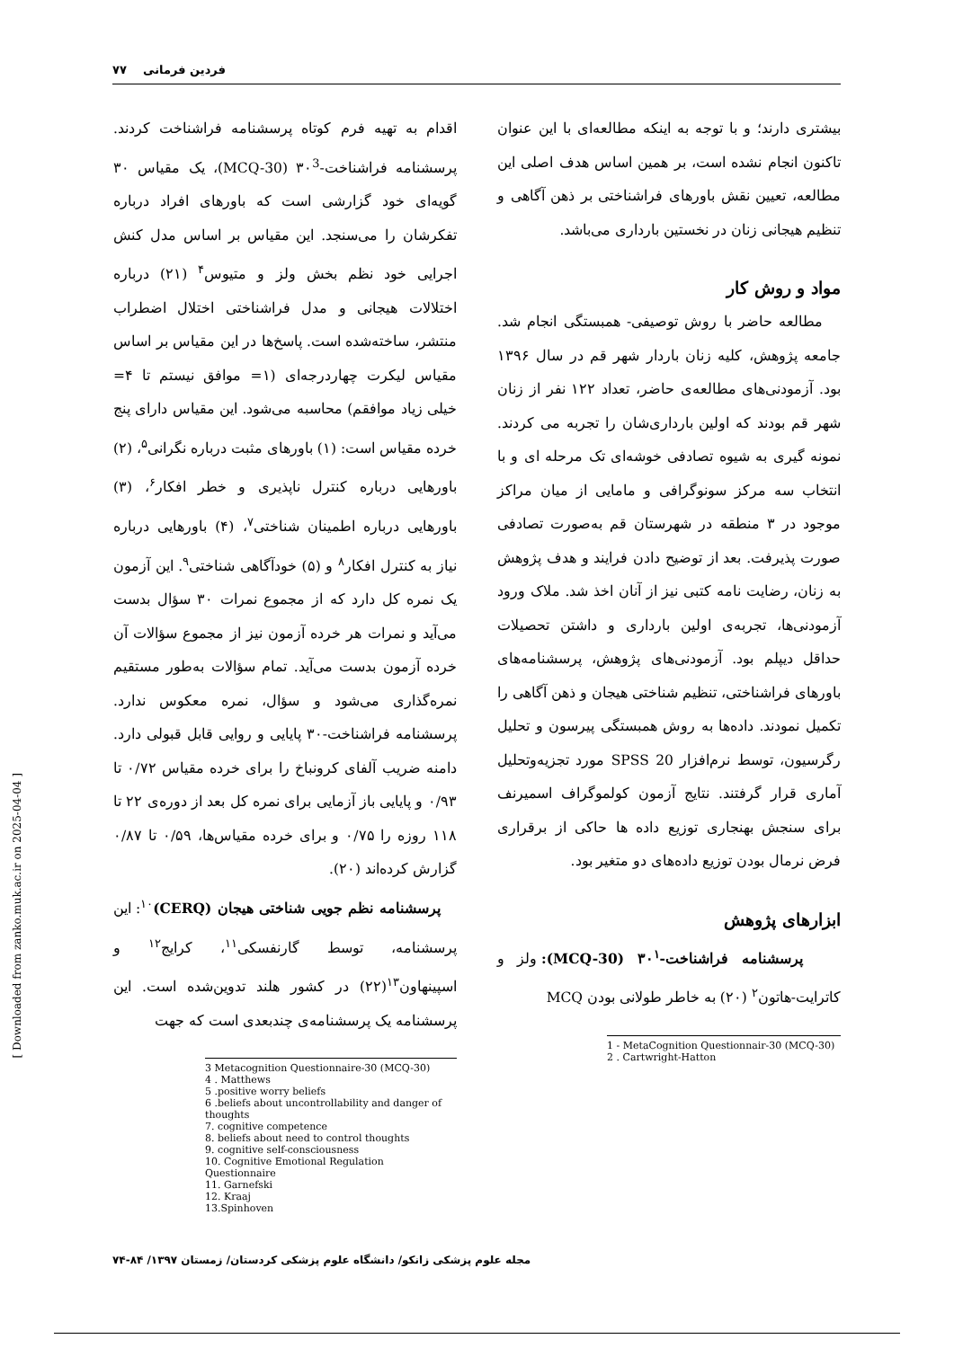فردین فرمانی ۷۷
بیشتری دارند؛ و با توجه به اینکه مطالعه‌ای با این عنوان تاکنون انجام نشده است، بر همین اساس هدف اصلی این مطالعه، تعیین نقش باورهای فراشناختی بر ذهن آگاهی و تنظیم هیجانی زنان در نخستین بارداری می‌باشد.
مواد و روش کار
مطالعه حاضر با روش توصیفی- همبستگی انجام شد. جامعه پژوهش، کلیه زنان باردار شهر قم در سال ۱۳۹۶ بود. آزمودنی‌های مطالعه‌ی حاضر، تعداد ۱۲۲ نفر از زنان شهر قم بودند که اولین بارداری‌شان را تجربه می کردند. نمونه گیری به شیوه تصادفی خوشه‌ای تک مرحله ای و با انتخاب سه مرکز سونوگرافی و مامایی از میان مراکز موجود در ۳ منطقه در شهرستان قم به‌صورت تصادفی صورت پذیرفت. بعد از توضیح دادن فرایند و هدف پژوهش به زنان، رضایت نامه کتبی نیز از آنان اخذ شد. ملاک ورود آزمودنی‌ها، تجربه‌ی اولین بارداری و داشتن تحصیلات حداقل دیپلم بود. آزمودنی‌های پژوهش، پرسشنامه‌های باورهای فراشناختی، تنظیم شناختی هیجان و ذهن آگاهی را تکمیل نمودند. داده‌ها به روش همبستگی پیرسون و تحلیل رگرسیون، توسط نرم‌افزار SPSS 20 مورد تجزیه‌وتحلیل آماری قرار گرفتند. نتایج آزمون کولموگراف اسمیرنف برای سنجش بهنجاری توزیع داده ها حاکی از برقراری فرض نرمال بودن توزیع داده‌های دو متغیر بود.
ابزارهای پژوهش
پرسشنامه فراشناخت-۳۰<sup>۱</sup> (MCQ-30): ولز و کاترایت-هاتون<sup>۲</sup> (۲۰) به خاطر طولانی بودن MCQ
1 - MetaCognition Questionnair-30 (MCQ-30)
2 . Cartwright-Hatton
اقدام به تهیه فرم کوتاه پرسشنامه فراشناخت کردند. پرسشنامه فراشناخت-۳۰<sup>3</sup> (MCQ-30)، یک مقیاس ۳۰ گویه‌ای خود گزارشی است که باورهای افراد درباره تفکرشان را می‌سنجد. این مقیاس بر اساس مدل کنش اجرایی خود نظم بخش ولز و متیوس<sup>۴</sup> (۲۱) درباره اختلالات هیجانی و مدل فراشناختی اختلال اضطراب منتشر، ساخته‌شده است. پاسخ‌ها در این مقیاس بر اساس مقیاس لیکرت چهاردرجه‌ای (۱= موافق نیستم تا ۴= خیلی زیاد موافقم) محاسبه می‌شود. این مقیاس دارای پنج خرده مقیاس است: (۱) باورهای مثبت درباره نگرانی<sup>۵</sup>، (۲) باورهایی درباره کنترل ناپذیری و خطر افکار<sup>۶</sup>، (۳) باورهایی درباره اطمینان شناختی<sup>۷</sup>، (۴) باورهایی درباره نیاز به کنترل افکار<sup>۸</sup> و (۵) خودآگاهی شناختی<sup>۹</sup>. این آزمون یک نمره کل دارد که از مجموع نمرات ۳۰ سؤال بدست می‌آید و نمرات هر خرده آزمون نیز از مجموع سؤالات آن خرده آزمون بدست می‌آید. تمام سؤالات به‌طور مستقیم نمره‌گذاری می‌شود و سؤال، نمره معکوس ندارد. پرسشنامه فراشناخت-۳۰ پایایی و روایی قابل قبولی دارد. دامنه ضریب آلفای کرونباخ را برای خرده مقیاس ۰/۷۲ تا ۰/۹۳ و پایایی باز آزمایی برای نمره کل بعد از دوره‌ی ۲۲ تا ۱۱۸ روزه را ۰/۷۵ و برای خرده مقیاس‌ها، ۰/۵۹ تا ۰/۸۷ گزارش کرده‌اند (۲۰).
پرسشنامه نظم جویی شناختی هیجان (CERQ)<sup>۱۰</sup>: این پرسشنامه، توسط گارنفسکی<sup>۱۱</sup>، کرایج<sup>۱۲</sup> و اسپینهاون<sup>۱۳</sup>(۲۲) در کشور هلند تدوین‌شده است. این پرسشنامه یک پرسشنامه‌ی چندبعدی است که جهت
3 Metacognition Questionnaire-30 (MCQ-30)
4 . Matthews
5 .positive worry beliefs
6 .beliefs about uncontrollability and danger of thoughts
7. cognitive competence
8. beliefs about need to control thoughts
9. cognitive self-consciousness
10. Cognitive Emotional Regulation Questionnaire
11. Garnefski
12. Kraaj
13.Spinhoven
[ Downloaded from zanko.muk.ac.ir on 2025-04-04 ]
مجله علوم پزشکی زانکو/ دانشگاه علوم پزشکی کردستان/ زمستان ۱۳۹۷/ ۸۴-۷۴